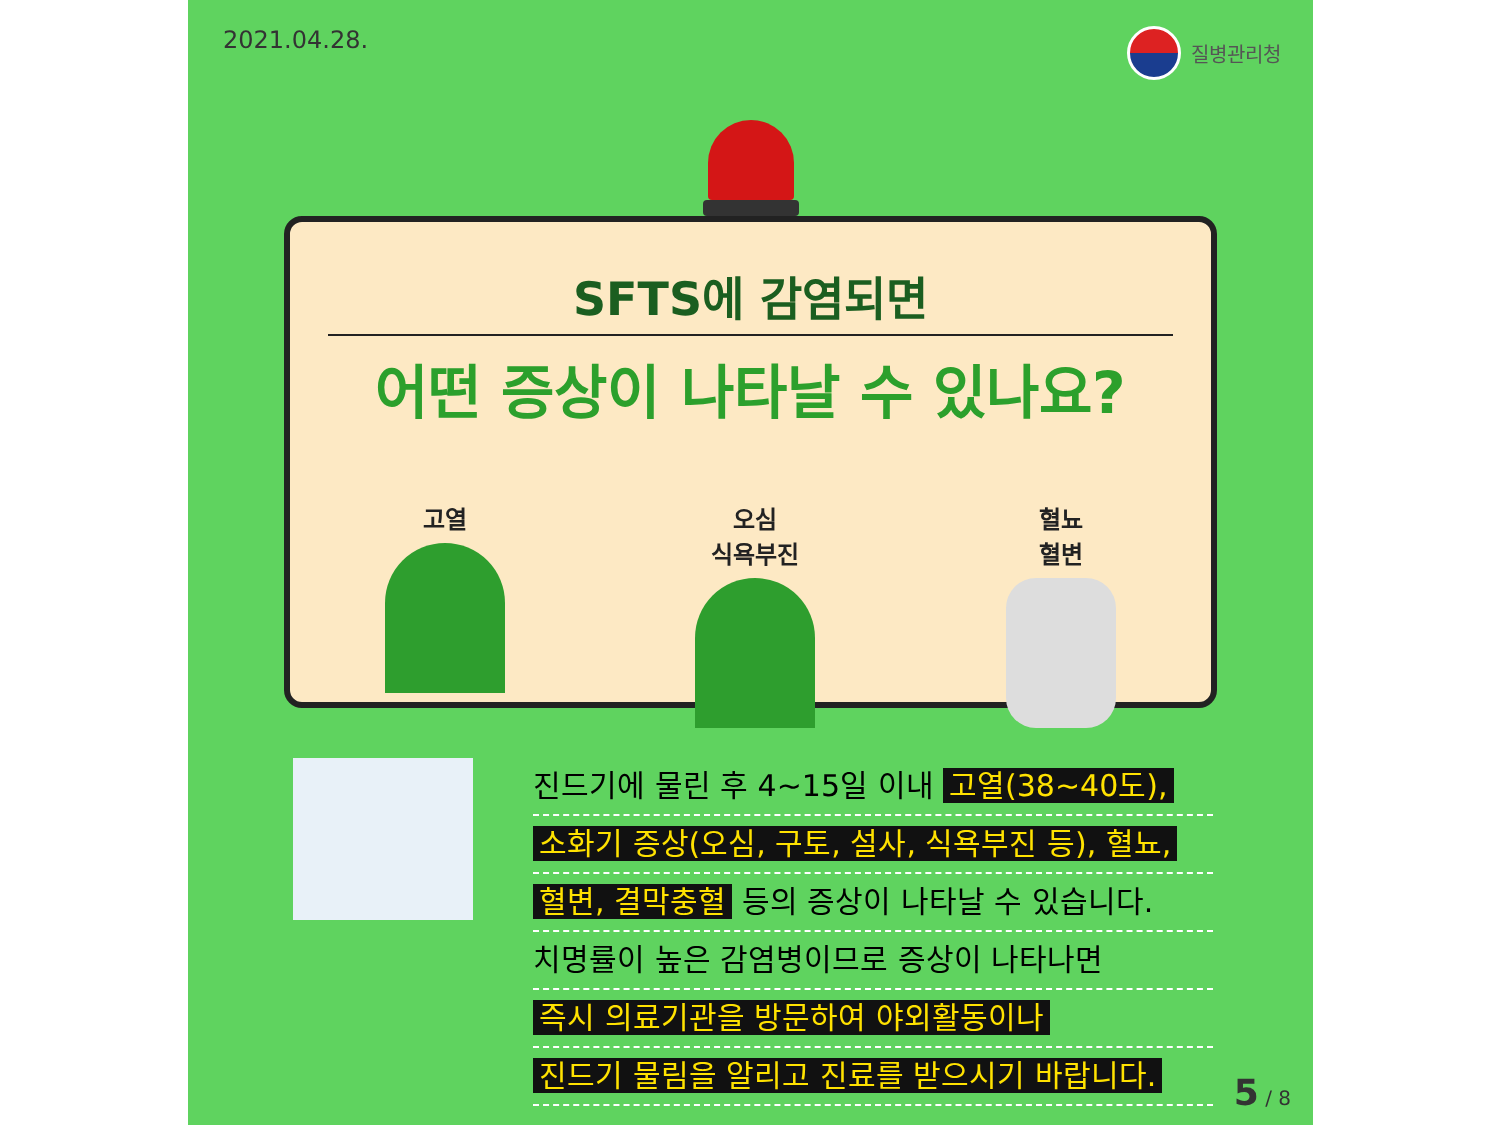2021.04.28. 질병관리청
SFTS에 감염되면
어떤 증상이 나타날 수 있나요?
고열 오심
식욕부진
혈뇨
혈변
진드기에 물린 후 4~15일 이내 고열(38~40도),
소화기 증상(오심, 구토, 설사, 식욕부진 등), 혈뇨,
혈변, 결막충혈 등의 증상이 나타날 수 있습니다.
치명률이 높은 감염병이므로 증상이 나타나면
즉시 의료기관을 방문하여 야외활동이나
진드기 물림을 알리고 진료를 받으시기 바랍니다.
5 / 8